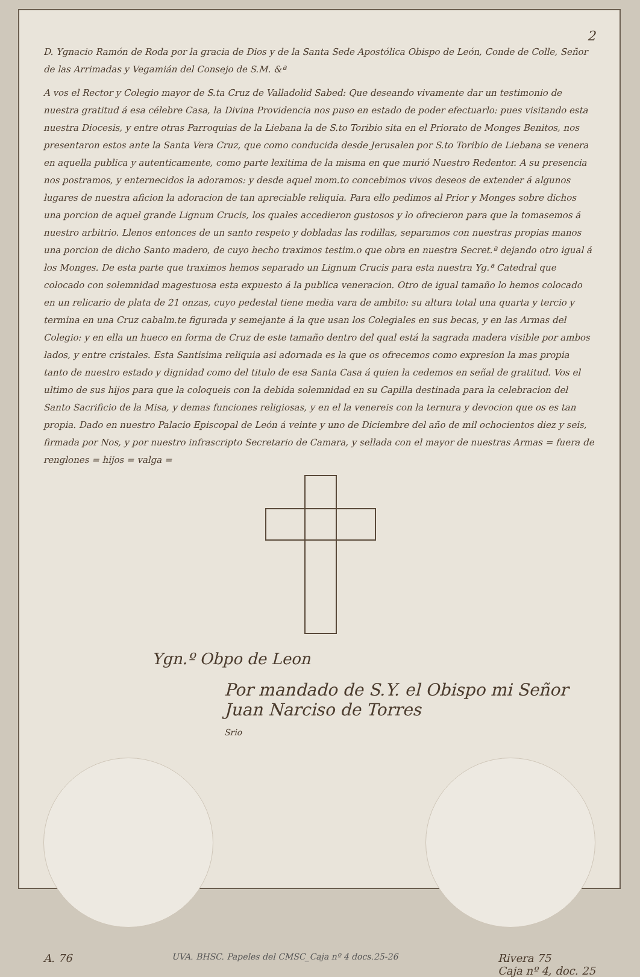2
D. Ygnacio Ramón de Roda por la gracia de Dios y de la Santa Sede Apostólica Obispo de León, Conde de Colle, Señor de las Arrimadas y Vegamián del Consejo de S.M. &ª
A vos el Rector y Colegio mayor de S.ta Cruz de Valladolid Sabed: Que deseando vivamente dar un testimonio de nuestra gratitud á esa célebre Casa, la Divina Providencia nos puso en estado de poder efectuarlo: pues visitando esta nuestra Diocesis, y entre otras Parroquias de la Liebana la de S.to Toribio sita en el Priorato de Monges Benitos, nos presentaron estos ante la Santa Vera Cruz, que como conducida desde Jerusalen por S.to Toribio de Liebana se venera en aquella publica y autenticamente, como parte lexitima de la misma en que murió Nuestro Redentor. A su presencia nos postramos, y enternecidos la adoramos: y desde aquel mom.to concebimos vivos deseos de extender á algunos lugares de nuestra aficion la adoracion de tan apreciable reliquia. Para ello pedimos al Prior y Monges sobre dichos una porcion de aquel grande Lignum Crucis, los quales accedieron gustosos y lo ofrecieron para que la tomasemos á nuestro arbitrio. Llenos entonces de un santo respeto y dobladas las rodillas, separamos con nuestras propias manos una porcion de dicho Santo madero, de cuyo hecho traximos testim.o que obra en nuestra Secret.ª dejando otro igual á los Monges. De esta parte que traximos hemos separado un Lignum Crucis para esta nuestra Yg.ª Catedral que colocado con solemnidad magestuosa esta expuesto á la publica veneracion. Otro de igual tamaño lo hemos colocado en un relicario de plata de 21 onzas, cuyo pedestal tiene media vara de ambito: su altura total una quarta y tercio y termina en una Cruz cabalm.te figurada y semejante á la que usan los Colegiales en sus becas, y en las Armas del Colegio: y en ella un hueco en forma de Cruz de este tamaño dentro del qual está la sagrada madera visible por ambos lados, y entre cristales. Esta Santisima reliquia asi adornada es la que os ofrecemos como expresion la mas propia tanto de nuestro estado y dignidad como del titulo de esa Santa Casa á quien la cedemos en señal de gratitud. Vos el ultimo de sus hijos para que la coloqueis con la debida solemnidad en su Capilla destinada para la celebracion del Santo Sacrificio de la Misa, y demas funciones religiosas, y en el la venereis con la ternura y devocion que os es tan propia. Dado en nuestro Palacio Episcopal de León á veinte y uno de Diciembre del año de mil ochocientos diez y seis, firmada por Nos, y por nuestro infrascripto Secretario de Camara, y sellada con el mayor de nuestras Armas = fuera de renglones = hijos = valga =
Ygn.º Obpo de Leon
Por mandado de S.Y. el Obispo mi Señor
Juan Narciso de Torres
Srio
A. 76 UVA. BHSC. Papeles del CMSC_Caja nº 4 docs.25-26 Rivera 75
Caja nº 4, doc. 25